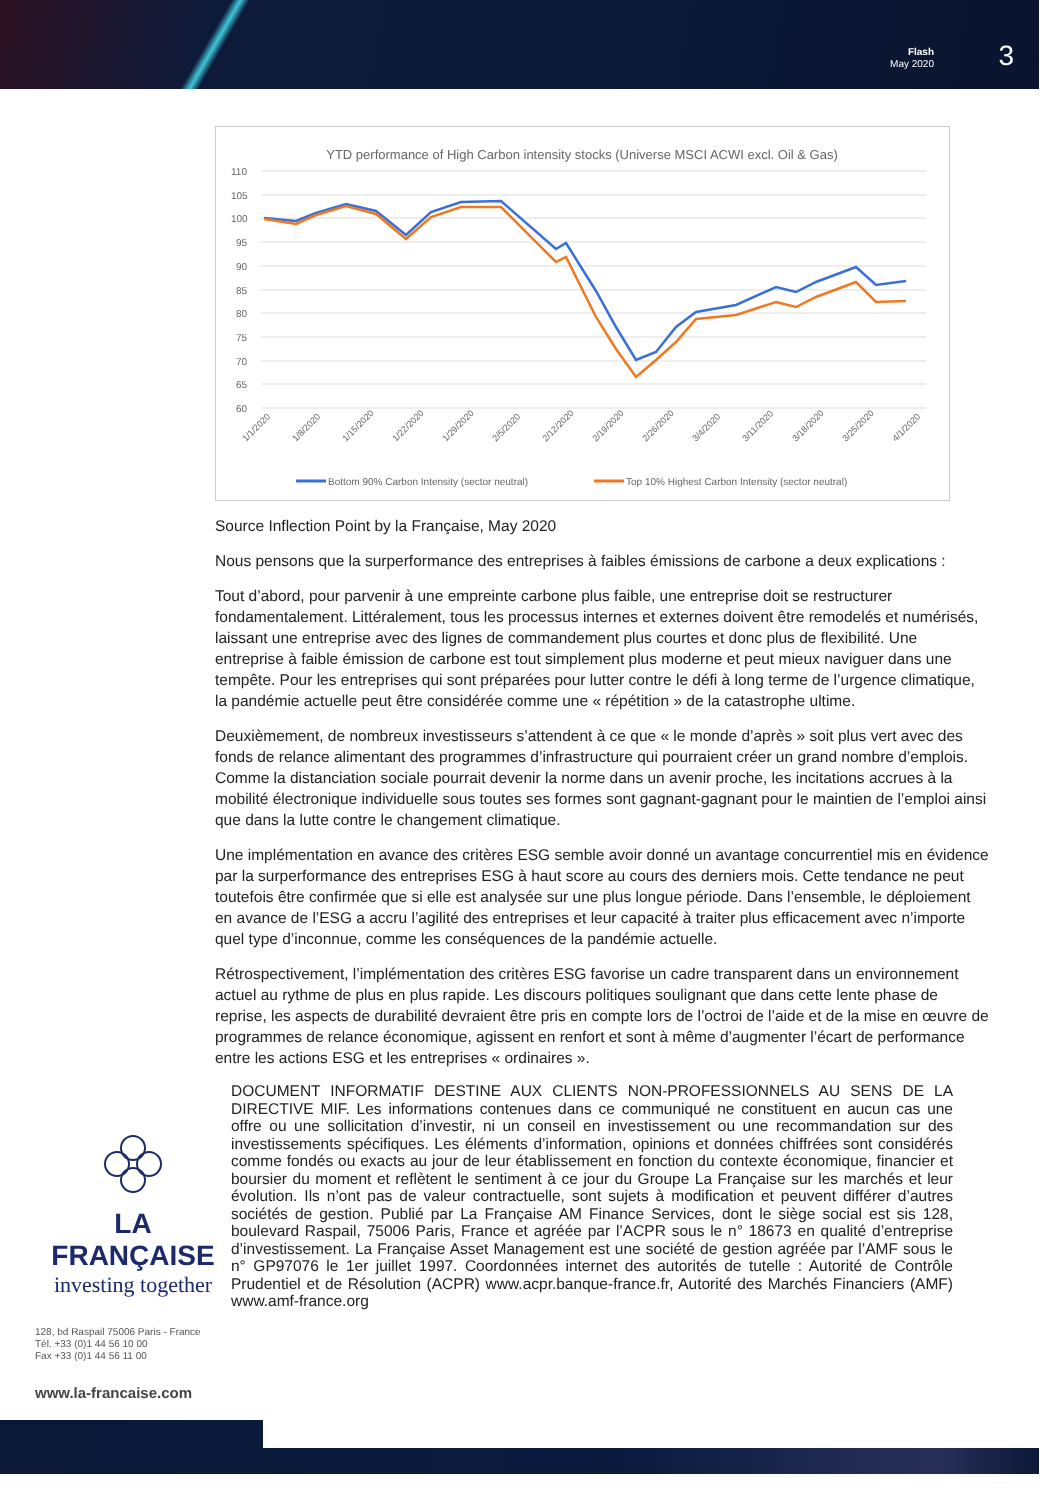Flash
May 2020
3
YTD performance of High Carbon intensity stocks (Universe MSCI ACWI excl. Oil & Gas)
110
105
100
95
90
85
80
75
70
65
60
1/1/2020
1/8/2020
1/15/2020
1/22/2020
1/29/2020
2/5/2020
2/12/2020
2/19/2020
2/26/2020
3/4/2020
3/11/2020
3/18/2020
3/25/2020
4/1/2020
Bottom 90% Carbon Intensity (sector neutral)
Top 10% Highest Carbon Intensity (sector neutral)
Source Inflection Point by la Française, May 2020
Nous pensons que la surperformance des entreprises à faibles émissions de carbone a deux explications :
Tout d’abord, pour parvenir à une empreinte carbone plus faible, une entreprise doit se restructurer fondamentalement. Littéralement, tous les processus internes et externes doivent être remodelés et numérisés, laissant une entreprise avec des lignes de commandement plus courtes et donc plus de flexibilité. Une entreprise à faible émission de carbone est tout simplement plus moderne et peut mieux naviguer dans une tempête. Pour les entreprises qui sont préparées pour lutter contre le défi à long terme de l’urgence climatique, la pandémie actuelle peut être considérée comme une « répétition » de la catastrophe ultime.
Deuxièmement, de nombreux investisseurs s’attendent à ce que « le monde d’après » soit plus vert avec des fonds de relance alimentant des programmes d’infrastructure qui pourraient créer un grand nombre d’emplois. Comme la distanciation sociale pourrait devenir la norme dans un avenir proche, les incitations accrues à la mobilité électronique individuelle sous toutes ses formes sont gagnant-gagnant pour le maintien de l’emploi ainsi que dans la lutte contre le changement climatique.
Une implémentation en avance des critères ESG semble avoir donné un avantage concurrentiel mis en évidence par la surperformance des entreprises ESG à haut score au cours des derniers mois. Cette tendance ne peut toutefois être confirmée que si elle est analysée sur une plus longue période. Dans l’ensemble, le déploiement en avance de l’ESG a accru l’agilité des entreprises et leur capacité à traiter plus efficacement avec n’importe quel type d’inconnue, comme les conséquences de la pandémie actuelle.
Rétrospectivement, l’implémentation des critères ESG favorise un cadre transparent dans un environnement actuel au rythme de plus en plus rapide. Les discours politiques soulignant que dans cette lente phase de reprise, les aspects de durabilité devraient être pris en compte lors de l’octroi de l’aide et de la mise en œuvre de programmes de relance économique, agissent en renfort et sont à même d’augmenter l’écart de performance entre les actions ESG et les entreprises « ordinaires ».
LA FRANÇAISE
investing together
128, bd Raspail 75006 Paris - France
Tél. +33 (0)1 44 56 10 00
Fax +33 (0)1 44 56 11 00
www.la-francaise.com
DOCUMENT INFORMATIF DESTINE AUX CLIENTS NON-PROFESSIONNELS AU SENS DE LA DIRECTIVE MIF. Les informations contenues dans ce communiqué ne constituent en aucun cas une offre ou une sollicitation d’investir, ni un conseil en investissement ou une recommandation sur des investissements spécifiques. Les éléments d’information, opinions et données chiffrées sont considérés comme fondés ou exacts au jour de leur établissement en fonction du contexte économique, financier et boursier du moment et reflètent le sentiment à ce jour du Groupe La Française sur les marchés et leur évolution. Ils n’ont pas de valeur contractuelle, sont sujets à modification et peuvent différer d’autres sociétés de gestion. Publié par La Française AM Finance Services, dont le siège social est sis 128, boulevard Raspail, 75006 Paris, France et agréée par l’ACPR sous le n° 18673 en qualité d’entreprise d’investissement. La Française Asset Management est une société de gestion agréée par l’AMF sous le n° GP97076 le 1er juillet 1997. Coordonnées internet des autorités de tutelle : Autorité de Contrôle Prudentiel et de Résolution (ACPR) www.acpr.banque-france.fr, Autorité des Marchés Financiers (AMF) www.amf-france.org